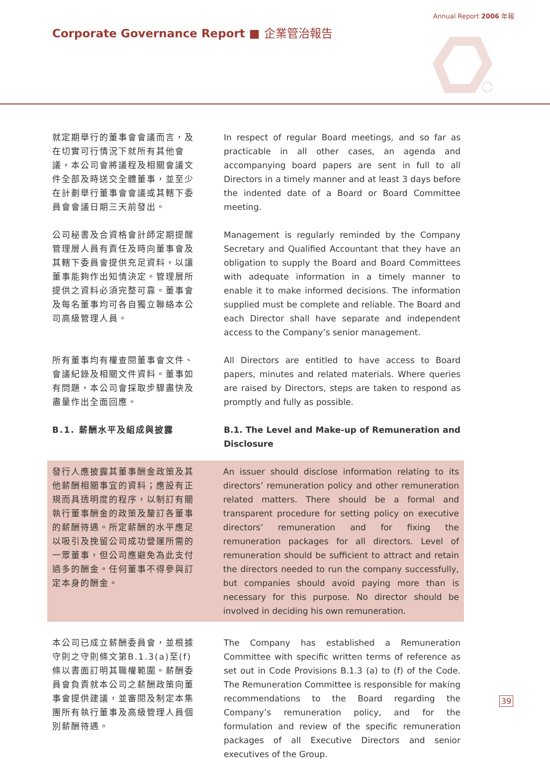Annual Report 2006 年報
Corporate Governance Report ■ 企業管治報告
就定期舉行的董事會會議而言，及在切實可行情況下就所有其他會議，本公司會將議程及相關會議文件全部及時送交全體董事，並至少在計劃舉行董事會會議或其轄下委員會會議日期三天前發出。
In respect of regular Board meetings, and so far as practicable in all other cases, an agenda and accompanying board papers are sent in full to all Directors in a timely manner and at least 3 days before the indented date of a Board or Board Committee meeting.
公司秘書及合資格會計師定期提醒管理層人員有責任及時向董事會及其轄下委員會提供充足資料，以讓董事能夠作出知情決定。管理層所提供之資料必須完整可靠。董事會及每名董事均可各自獨立聯絡本公司高級管理人員。
Management is regularly reminded by the Company Secretary and Qualified Accountant that they have an obligation to supply the Board and Board Committees with adequate information in a timely manner to enable it to make informed decisions. The information supplied must be complete and reliable. The Board and each Director shall have separate and independent access to the Company’s senior management.
所有董事均有權查閱董事會文件、會議紀錄及相關文件資料。董事如有問題，本公司會採取步驟盡快及盡量作出全面回應。
All Directors are entitled to have access to Board papers, minutes and related materials. Where queries are raised by Directors, steps are taken to respond as promptly and fully as possible.
B.1. 薪酬水平及組成與披露 B.1. The Level and Make-up of Remuneration and Disclosure
發行人應披露其董事酬金政策及其他薪酬相關事宜的資料；應設有正規而具透明度的程序，以制訂有關執行董事酬金的政策及釐訂各董事的薪酬待遇。所定薪酬的水平應足以吸引及挽留公司成功營運所需的一眾董事，但公司應避免為此支付過多的酬金。任何董事不得參與訂定本身的酬金。
An issuer should disclose information relating to its directors’ remuneration policy and other remuneration related matters. There should be a formal and transparent procedure for setting policy on executive directors’ remuneration and for fixing the remuneration packages for all directors. Level of remuneration should be sufficient to attract and retain the directors needed to run the company successfully, but companies should avoid paying more than is necessary for this purpose. No director should be involved in deciding his own remuneration.
本公司已成立薪酬委員會，並根據守則之守則條文第B.1.3(a)至(f)條以書面訂明其職權範圍。薪酬委員會負責就本公司之薪酬政策向董事會提供建議，並審閱及制定本集團所有執行董事及高級管理人員個別薪酬待遇。
The Company has established a Remuneration Committee with specific written terms of reference as set out in Code Provisions B.1.3 (a) to (f) of the Code. The Remuneration Committee is responsible for making recommendations to the Board regarding the Company’s remuneration policy, and for the formulation and review of the specific remuneration packages of all Executive Directors and senior executives of the Group.
39